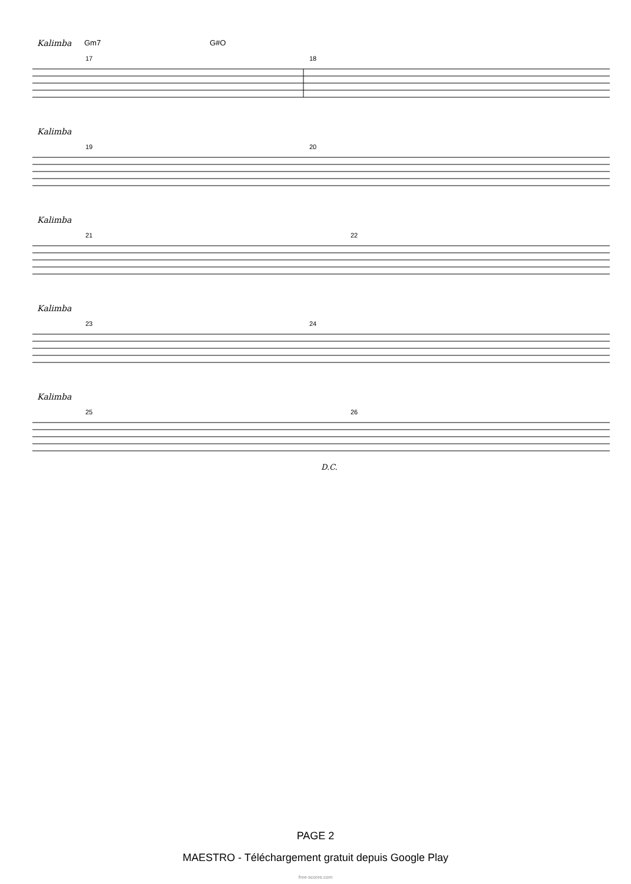Kalimba Gm7 G#O
17 18
Kalimba
19 20
Kalimba
21 22
Kalimba
23 24
Kalimba
25 26
D.C.
PAGE 2
MAESTRO - Téléchargement gratuit depuis Google Play
free-scores.com